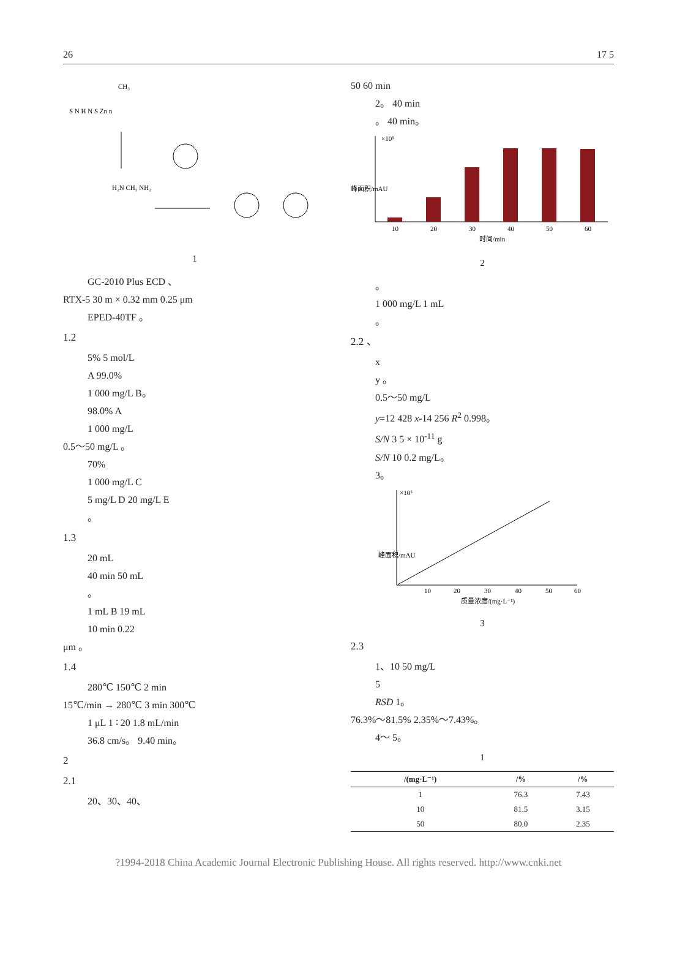26 17 5
CH₃
S N H N S Zn n
H₂N CH₃ NH₂
1
GC-2010 Plus ECD 、
RTX-5 30 m × 0.32 mm 0.25 μm
EPED-40TF 。
1.2
5% 5 mol/L
A 99.0%
1 000 mg/L B。
98.0% A
1 000 mg/L
0.5～50 mg/L 。
70%
1 000 mg/L C
5 mg/L D 20 mg/L E
。
1.3
20 mL
40 min 50 mL
。
1 mL B 19 mL
10 min 0.22
μm 。
1.4
280℃ 150℃ 2 min
15℃/min → 280℃ 3 min 300℃
1 μL 1 ∶ 20 1.8 mL/min
36.8 cm/s。 9.40 min。
2
2.1
20、30、40、
50 60 min
2。 40 min
。 40 min。
峰面积/mAU
10
20
30
40
50
60
时间/min
×10⁵
2
。
1 000 mg/L 1 mL
。
2.2 、
x
y 。
0.5～50 mg/L
y=12 428 x-14 256 R<sup>2</sup> 0.998。
S/N 3 5 × 10<sup>-11</sup> g
S/N 10 0.2 mg/L。
3。
峰面积/mAU
10
20
30
40
50
60
质量浓度/(mg·L⁻¹)
×10⁵
3
2.3
1、10 50 mg/L
5
RSD 1。
76.3%～81.5% 2.35%～7.43%。
4～ 5。
1
| /(mg·L⁻¹) | /% | /% |
| --- | --- | --- |
| 1 | 76.3 | 7.43 |
| 10 | 81.5 | 3.15 |
| 50 | 80.0 | 2.35 |
?1994-2018 China Academic Journal Electronic Publishing House. All rights reserved. http://www.cnki.net